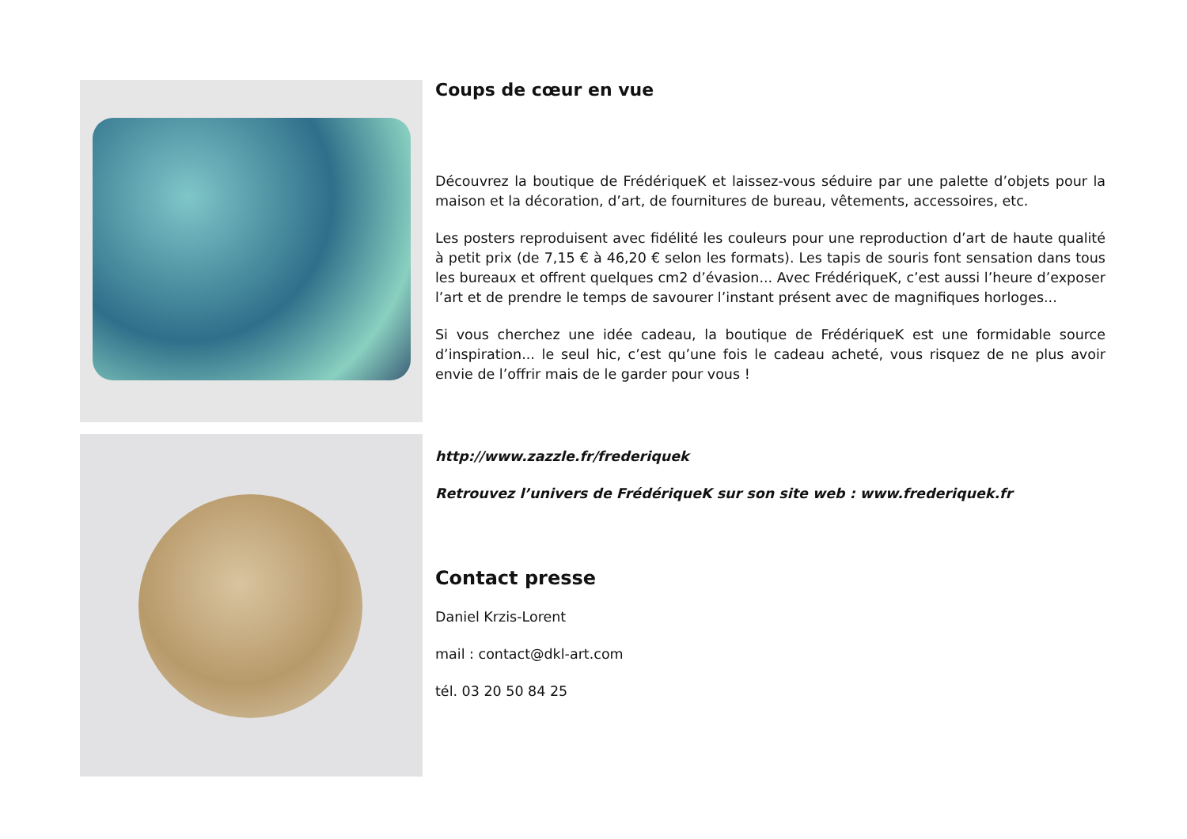Coups de cœur en vue
Découvrez la boutique de FrédériqueK et laissez-vous séduire par une palette d’objets pour la maison et la décoration, d’art, de fournitures de bureau, vêtements, accessoires, etc.
Les posters reproduisent avec fidélité les couleurs pour une reproduction d’art de haute qualité à petit prix (de 7,15 € à 46,20 € selon les formats). Les tapis de souris font sensation dans tous les bureaux et offrent quelques cm2 d’évasion... Avec FrédériqueK, c’est aussi l’heure d’exposer l’art et de prendre le temps de savourer l’instant présent avec de magnifiques horloges...
Si vous cherchez une idée cadeau, la boutique de FrédériqueK est une formidable source d’inspiration... le seul hic, c’est qu’une fois le cadeau acheté, vous risquez de ne plus avoir envie de l’offrir mais de le garder pour vous !
http://www.zazzle.fr/frederiquek
Retrouvez l’univers de FrédériqueK sur son site web : www.frederiquek.fr
Contact presse
Daniel Krzis-Lorent
mail : contact@dkl-art.com
tél. 03 20 50 84 25